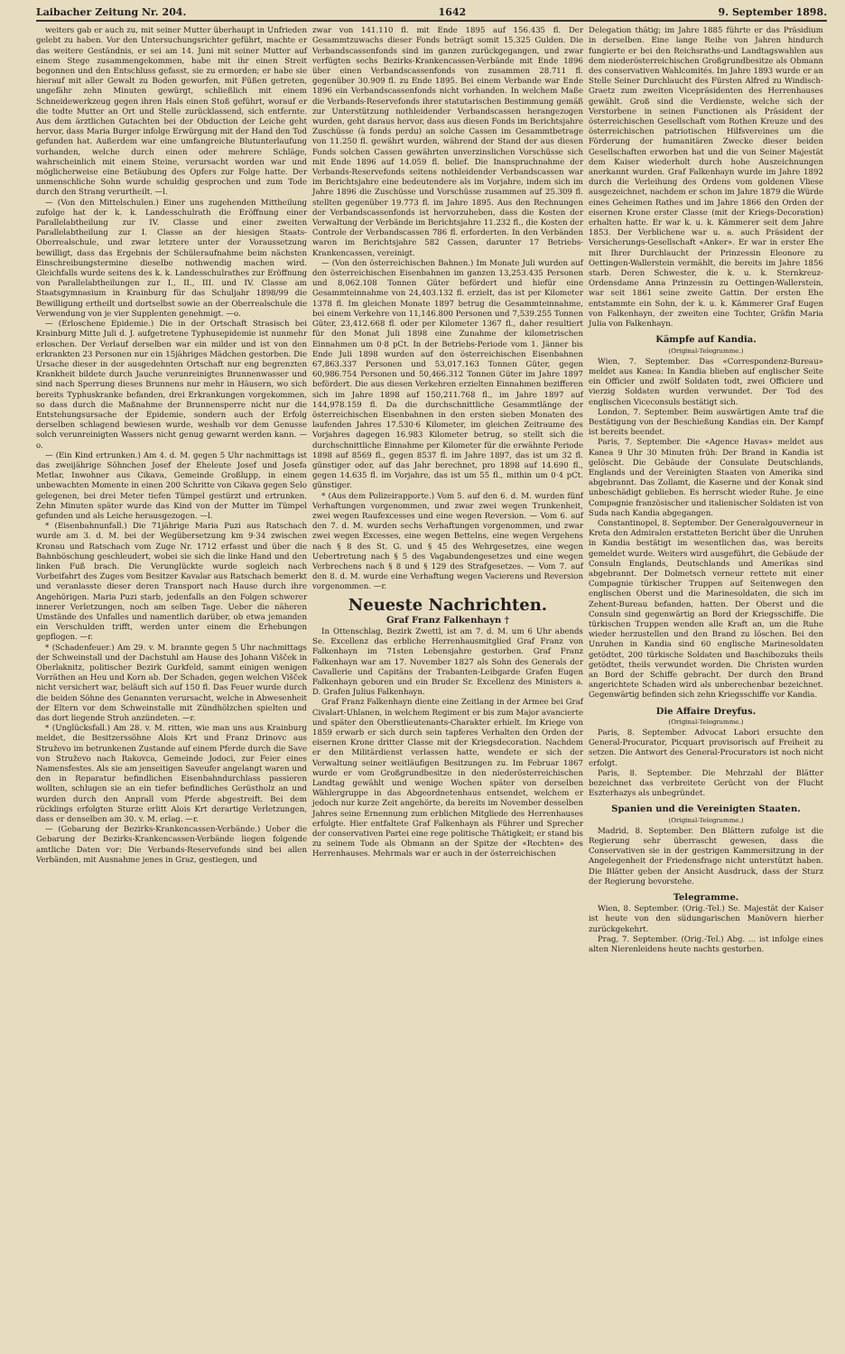Laibacher Zeitung Nr. 204. 1642 9. September 1898.
weiters gab er auch zu, mit seiner Mutter überhaupt in Unfrieden gelebt zu haben. Vor den Untersuchungsrichter geführt, machte er das weitere Geständnis, er sei am 14. Juni mit seiner Mutter auf einem Stege zusammengekommen, habe mit ihr einen Streit begonnen und den Entschluss gefasst, sie zu ermorden; er habe sie hierauf mit aller Gewalt zu Boden geworfen, mit Füßen getreten, ungefähr zehn Minuten gewürgt, schließlich mit einem Schneidewerkzeug gegen ihren Hals einen Stoß geführt, worauf er die todte Mutter an Ort und Stelle zurücklassend, sich entfernte. Aus dem ärztlichen Gutachten bei der Obduction der Leiche geht hervor, dass Maria Burger infolge Erwürgung mit der Hand den Tod gefunden hat. Außerdem war eine umfangreiche Blutunterlaufung vorhanden, welche durch einen oder mehrere Schläge, wahrscheinlich mit einem Steine, verursacht worden war und möglicherweise eine Betäubung des Opfers zur Folge hatte. Der unmenschliche Sohn wurde schuldig gesprochen und zum Tode durch den Strang verurtheilt. —l.
— (Von den Mittelschulen.) Einer uns zugehenden Mittheilung zufolge hat der k. k. Landesschulrath die Eröffnung einer Parallelabtheilung zur IV. Classe und einer zweiten Parallelabtheilung zur I. Classe an der hiesigen Staats-Oberrealschule, und zwar letztere unter der Voraussetzung bewilligt, dass das Ergebnis der Schüleraufnahme beim nächsten Einschreibungstermine dieselbe nothwendig machen wird. Gleichfalls wurde seitens des k. k. Landesschulrathes zur Eröffnung von Parallelabtheilungen zur I., II., III. und IV. Classe am Staatsgymnasium in Krainburg für das Schuljahr 1898/99 die Bewilligung ertheilt und dortselbst sowie an der Oberrealschule die Verwendung von je vier Supplenten genehmigt. —o.
— (Erloschene Epidemie.) Die in der Ortschaft Strasisch bei Krainburg Mitte Juli d. J. aufgetretene Typhusepidemie ist nunmehr erloschen. Der Verlauf derselben war ein milder und ist von den erkrankten 23 Personen nur ein 15jähriges Mädchen gestorben. Die Ursache dieser in der ausgedehnten Ortschaft nur eng begrenzten Krankheit bildete durch Jauche verunreinigtes Brunnenwasser und sind nach Sperrung dieses Brunnens nur mehr in Häusern, wo sich bereits Typhuskranke befanden, drei Erkrankungen vorgekommen, so dass durch die Maßnahme der Brunnensperre nicht nur die Entstehungsursache der Epidemie, sondern auch der Erfolg derselben schlagend bewiesen wurde, weshalb vor dem Genusse solch verunreinigten Wassers nicht genug gewarnt werden kann. —o.
— (Ein Kind ertrunken.) Am 4. d. M. gegen 5 Uhr nachmittags ist das zweijährige Söhnchen Josef der Eheleute Josef und Josefa Metlar, Inwohner aus Cikava, Gemeinde Großlupp, in einem unbewachten Momente in einen 200 Schritte von Cikava gegen Selo gelegenen, bei drei Meter tiefen Tümpel gestürzt und ertrunken. Zehn Minuten später wurde das Kind von der Mutter im Tümpel gefunden und als Leiche herausgezogen. —l.
* (Eisenbahnunfall.) Die 71jährige Maria Puzi aus Ratschach wurde am 3. d. M. bei der Wegübersetzung km 9·34 zwischen Kronau und Ratschach vom Zuge Nr. 1712 erfasst und über die Bahnböschung geschleudert, wobei sie sich die linke Hand und den linken Fuß brach. Die Verunglückte wurde sogleich nach Vorbeifahrt des Zuges vom Besitzer Kavalar aus Ratschach bemerkt und veranlasste dieser deren Transport nach Hause durch ihre Angehörigen. Maria Puzi starb, jedenfalls an den Folgen schwerer innerer Verletzungen, noch am selben Tage. Ueber die näheren Umstände des Unfalles und namentlich darüber, ob etwa jemanden ein Verschulden trifft, werden unter einem die Erhebungen gepflogen. —r.
* (Schadenfeuer.) Am 29. v. M. brannte gegen 5 Uhr nachmittags der Schweinstall und der Dachstuhl am Hause des Johann Višček in Oberlaknitz, politischer Bezirk Gurkfeld, sammt einigen wenigen Vorräthen an Heu und Korn ab. Der Schaden, gegen welchen Višček nicht versichert war, beläuft sich auf 150 fl. Das Feuer wurde durch die beiden Söhne des Genannten verursacht, welche in Abwesenheit der Eltern vor dem Schweinstalle mit Zündhölzchen spielten und das dort liegende Stroh anzündeten. —r.
* (Unglücksfall.) Am 28. v. M. ritten, wie man uns aus Krainburg meldet, die Besitzerssöhne Alois Krt und Franz Drinovc aus Struževo im betrunkenen Zustande auf einem Pferde durch die Save von Struževo nach Rakovca, Gemeinde Jodoci, zur Feier eines Namensfestes. Als sie am jenseitigen Saveufer angelangt waren und den in Reparatur befindlichen Eisenbahndurchlass passieren wollten, schlugen sie an ein tiefer befindliches Gerüstholz an und wurden durch den Anprall vom Pferde abgestreift. Bei dem rücklings erfolgten Sturze erlitt Alois Krt derartige Verletzungen, dass er denselben am 30. v. M. erlag. —r.
— (Gebarung der Bezirks-Krankencassen-Verbände.) Ueber die Gebarung der Bezirks-Krankencassen-Verbände liegen folgende amtliche Daten vor: Die Verbands-Reservefonds sind bei allen Verbänden, mit Ausnahme jenes in Graz, gestiegen, und
zwar von 141.110 fl. mit Ende 1895 auf 156.435 fl. Der Gesammtzuwachs dieser Fonds beträgt somit 15.325 Gulden. Die Verbandscassenfonds sind im ganzen zurückgegangen, und zwar verfügten sechs Bezirks-Krankencassen-Verbände mit Ende 1896 über einen Verbandscassenfonds von zusammen 28.711 fl. gegenüber 30.909 fl. zu Ende 1895. Bei einem Verbande war Ende 1896 ein Verbandscassenfonds nicht vorhanden. In welchem Maße die Verbands-Reservefonds ihrer statutarischen Bestimmung gemäß zur Unterstützung nothleidender Verbandscassen herangezogen wurden, geht daraus hervor, dass aus diesen Fonds im Berichtsjahre Zuschüsse (à fonds perdu) an solche Cassen im Gesammtbetrage von 11.250 fl. gewährt wurden, während der Stand der aus diesen Fonds solchen Cassen gewährten unverzinslichen Vorschüsse sich mit Ende 1896 auf 14.059 fl. belief. Die Inanspruchnahme der Verbands-Reservefonds seitens nothleidender Verbandscassen war im Berichtsjahre eine bedeutendere als im Vorjahre, indem sich im Jahre 1896 die Zuschüsse und Vorschüsse zusammen auf 25.309 fl. stellten gegenüber 19.773 fl. im Jahre 1895. Aus den Rechnungen der Verbandscassenfonds ist hervorzuheben, dass die Kosten der Verwaltung der Verbände im Berichtsjahre 11.232 fl., die Kosten der Controle der Verbandscassen 786 fl. erforderten. In den Verbänden waren im Berichtsjahre 582 Cassen, darunter 17 Betriebs-Krankencassen, vereinigt.
— (Von den österreichischen Bahnen.) Im Monate Juli wurden auf den österreichischen Eisenbahnen im ganzen 13,253.435 Personen und 8,062.108 Tonnen Güter befördert und hiefür eine Gesammteinnahme von 24,403.132 fl. erzielt, das ist per Kilometer 1378 fl. Im gleichen Monate 1897 betrug die Gesammteinnahme, bei einem Verkehre von 11,146.800 Personen und 7,539.255 Tonnen Güter, 23,412.668 fl. oder per Kilometer 1367 fl., daher resultiert für den Monat Juli 1898 eine Zunahme der kilometrischen Einnahmen um 0·8 pCt. In der Betriebs-Periode vom 1. Jänner bis Ende Juli 1898 wurden auf den österreichischen Eisenbahnen 67,863.337 Personen und 53,017.163 Tonnen Güter, gegen 60,986.754 Personen und 50,466.312 Tonnen Güter im Jahre 1897 befördert. Die aus diesen Verkehren erzielten Einnahmen bezifferen sich im Jahre 1898 auf 150,211.768 fl., im Jahre 1897 auf 144,978.159 fl. Da die durchschnittliche Gesammtlänge der österreichischen Eisenbahnen in den ersten sieben Monaten des laufenden Jahres 17.530·6 Kilometer, im gleichen Zeitraume des Vorjahres dagegen 16.983 Kilometer betrug, so stellt sich die durchschnittliche Einnahme per Kilometer für die erwähnte Periode 1898 auf 8569 fl., gegen 8537 fl. im Jahre 1897, das ist um 32 fl. günstiger oder, auf das Jahr berechnet, pro 1898 auf 14.690 fl., gegen 14.635 fl. im Vorjahre, das ist um 55 fl., mithin um 0·4 pCt. günstiger.
* (Aus dem Polizeirapporte.) Vom 5. auf den 6. d. M. wurden fünf Verhaftungen vorgenommen, und zwar zwei wegen Trunkenheit, zwei wegen Raufexcesses und eine wegen Reversion. — Vom 6. auf den 7. d. M. wurden sechs Verhaftungen vorgenommen, und zwar zwei wegen Excesses, eine wegen Bettelns, eine wegen Vergehens nach § 8 des St. G. und § 45 des Wehrgesetzes, eine wegen Uebertretung nach § 5 des Vagabundengesetzes und eine wegen Verbrechens nach § 8 und § 129 des Strafgesetzes. — Vom 7. auf den 8. d. M. wurde eine Verhaftung wegen Vacierens und Reversion vorgenommen. —r.
Neueste Nachrichten.
Graf Franz Falkenhayn †
In Ottenschlag, Bezirk Zwettl, ist am 7. d. M. um 6 Uhr abends Se. Excellenz das erbliche Herrenhausmitglied Graf Franz von Falkenhayn im 71sten Lebensjahre gestorben. Graf Franz Falkenhayn war am 17. November 1827 als Sohn des Generals der Cavallerie und Capitäns der Trabanten-Leibgarde Grafen Eugen Falkenhayn geboren und ein Bruder Sr. Excellenz des Ministers a. D. Grafen Julius Falkenhayn.
Graf Franz Falkenhayn diente eine Zeitlang in der Armee bei Graf Civalart-Uhlanen, in welchem Regiment er bis zum Major avancierte und später den Oberstlieutenants-Charakter erhielt. Im Kriege von 1859 erwarb er sich durch sein tapferes Verhalten den Orden der eisernen Krone dritter Classe mit der Kriegsdecoration. Nachdem er den Militärdienst verlassen hatte, wendete er sich der Verwaltung seiner weitläufigen Besitzungen zu. Im Februar 1867 wurde er vom Großgrundbesitze in den niederösterreichischen Landtag gewählt und wenige Wochen später von derselben Wählergruppe in das Abgeordnetenhaus entsendet, welchem er jedoch nur kurze Zeit angehörte, da bereits im November desselben Jahres seine Ernennung zum erblichen Mitgliede des Herrenhauses erfolgte. Hier entfaltete Graf Falkenhayn als Führer und Sprecher der conservativen Partei eine rege politische Thätigkeit; er stand bis zu seinem Tode als Obmann an der Spitze der «Rechten» des Herrenhauses. Mehrmals war er auch in der österreichischen
Delegation thätig; im Jahre 1885 führte er das Präsidium in derselben. Eine lange Reihe von Jahren hindurch fungierte er bei den Reichsraths-und Landtagswahlen aus dem niederösterreichischen Großgrundbesitze als Obmann des conservativen Wahlcomités. Im Jahre 1893 wurde er an Stelle Seiner Durchlaucht des Fürsten Alfred zu Windisch-Graetz zum zweiten Vicepräsidenten des Herrenhauses gewählt. Groß sind die Verdienste, welche sich der Verstorbene in seinen Functionen als Präsident der österreichischen Gesellschaft vom Rothen Kreuze und des österreichischen patriotischen Hilfsvereines um die Förderung der humanitären Zwecke dieser beiden Gesellschaften erworben hat und die von Seiner Majestät dem Kaiser wiederholt durch hohe Auszeichnungen anerkannt wurden. Graf Falkenhayn wurde im Jahre 1892 durch die Verleihung des Ordens vom goldenen Vliese ausgezeichnet, nachdem er schon im Jahre 1879 die Würde eines Geheimen Rathes und im Jahre 1866 den Orden der eisernen Krone erster Classe (mit der Kriegs-Decoration) erhalten hatte. Er war k. u. k. Kämmerer seit dem Jahre 1853. Der Verblichene war u. a. auch Präsident der Versicherungs-Gesellschaft «Anker». Er war in erster Ehe mit Ihrer Durchlaucht der Prinzessin Eleonore zu Oettingen-Wallerstein vermählt, die bereits im Jahre 1856 starb. Deren Schwester, die k. u. k. Sternkreuz-Ordensdame Anna Prinzessin zu Oettingen-Wallerstein, war seit 1861 seine zweite Gattin. Der ersten Ehe entstammte ein Sohn, der k. u. k. Kämmerer Graf Eugen von Falkenhayn, der zweiten eine Tochter, Gräfin Maria Julia von Falkenhayn.
Kämpfe auf Kandia.
(Original-Telegramme.)
Wien, 7. September. Das «Correspondenz-Bureau» meldet aus Kanea: In Kandia blieben auf englischer Seite ein Officier und zwölf Soldaten todt, zwei Officiere und vierzig Soldaten wurden verwundet. Der Tod des englischen Viceconsuls bestätigt sich.
London, 7. September. Beim auswärtigen Amte traf die Bestätigung von der Beschießung Kandias ein. Der Kampf ist bereits beendet.
Paris, 7. September. Die «Agence Havas» meldet aus Kanea 9 Uhr 30 Minuten früh: Der Brand in Kandia ist gelöscht. Die Gebäude der Consulate Deutschlands, Englands und der Vereinigten Staaten von Amerika sind abgebrannt. Das Zollamt, die Kaserne und der Konak sind unbeschädigt geblieben. Es herrscht wieder Ruhe. Je eine Compagnie französischer und italienischer Soldaten ist von Suda nach Kandia abgegangen.
Constantinopel, 8. September. Der Generalgouverneur in Kreta den Admiralen erstatteten Bericht über die Unruhen in Kandia bestätigt im wesentlichen das, was bereits gemeldet wurde. Weiters wird ausgeführt, die Gebäude der Consuln Englands, Deutschlands und Amerikas sind abgebrannt. Der Dolmetsch verneur rettete mit einer Compagnie türkischer Truppen auf Seitenwegen den englischen Oberst und die Marinesoldaten, die sich im Zehent-Bureau befanden, hatten. Der Oberst und die Consuln sind gegenwärtig an Bord der Kriegsschiffe. Die türkischen Truppen wenden alle Kraft an, um die Ruhe wieder herzustellen und den Brand zu löschen. Bei den Unruhen in Kandia sind 60 englische Marinesoldaten getödtet, 200 türkische Soldaten und Baschibozuks theils getödtet, theils verwundet worden. Die Christen wurden an Bord der Schiffe gebracht. Der durch den Brand angerichtete Schaden wird als unberechenbar bezeichnet. Gegenwärtig befinden sich zehn Kriegsschiffe vor Kandia.
Die Affaire Dreyfus.
(Original-Telegramme.)
Paris, 8. September. Advocat Labori ersuchte den General-Procurator, Picquart provisorisch auf Freiheit zu setzen. Die Antwort des General-Procurators ist noch nicht erfolgt.
Paris, 8. September. Die Mehrzahl der Blätter bezeichnet das verbreitete Gerücht von der Flucht Eszterhazys als unbegründet.
Spanien und die Vereinigten Staaten.
(Original-Telegramme.)
Madrid, 8. September. Den Blättern zufolge ist die Regierung sehr überrascht gewesen, dass die Conservativen sie in der gestrigen Kammersitzung in der Angelegenheit der Friedensfrage nicht unterstützt haben. Die Blätter geben der Ansicht Ausdruck, dass der Sturz der Regierung bevorstehe.
Telegramme.
Wien, 8. September. (Orig.-Tel.) Se. Majestät der Kaiser ist heute von den südungarischen Manövern hierher zurückgekehrt.
Prag, 7. September. (Orig.-Tel.) Abg. ... ist infolge eines alten Nierenleidens heute nachts gestorben.